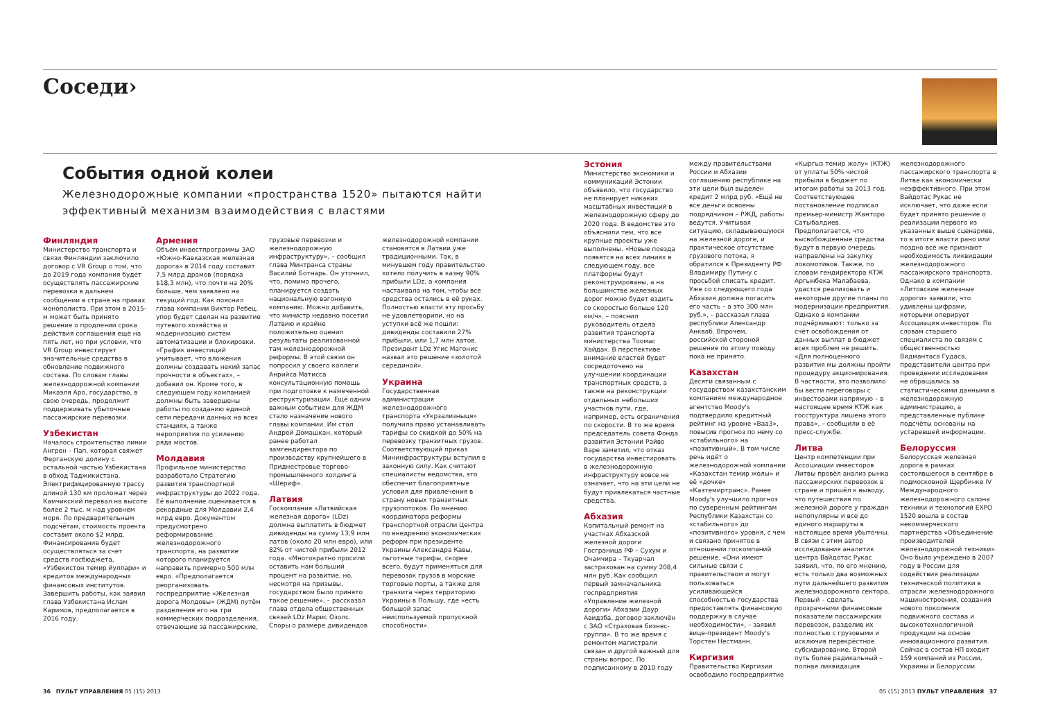Соседи›
События одной колеи
Железнодорожные компании «пространства 1520» пытаются найти эффективный механизм взаимодействия с властями
Финляндия
Министерство транспорта и связи Финляндии заключило договор с VR Group о том, что до 2019 года компания будет осуществлять пассажирские перевозки в дальнем сообщении в стране на правах монополиста. При этом в 2015-м может быть принято решение о продлении срока действия соглашения ещё на пять лет, но при условии, что VR Group инвестирует значительные средства в обновление подвижного состава. По словам главы железнодорожной компании Микаэля Аро, государство, в свою очередь, продолжит поддерживать убыточные пассажирские перевозки.
Узбекистан
Началось строительство линии Ангрен – Пап, которая свяжет Ферганскую долину с остальной частью Узбекистана в обход Таджикистана. Электрифицированную трассу длиной 130 км проложат через Камчикский перевал на высоте более 2 тыс. м над уровнем моря. По предварительным подсчётам, стоимость проекта составит около $2 млрд. Финансирование будет осуществляться за счет средств госбюджета, «Узбекистон темир йуллари» и кредитов международных финансовых институтов. Завершить работы, как заявил глава Узбекистана Ислам Каримов, предполагается в 2016 году.
Армения
Объём инвестпрограммы ЗАО «Южно-Кавказская железная дорога» в 2014 году составит 7,5 млрд драмов (порядка $18,3 млн), что почти на 20% больше, чем заявлено на текущий год. Как пояснил глава компании Виктор Ребец, упор будет сделан на развитие путевого хозяйства и модернизацию систем автоматизации и блокировки. «График инвестиций учитывает, что вложения должны создавать некий запас прочности в объектах», – добавил он. Кроме того, в следующем году компанией должны быть завершены работы по созданию единой сети передачи данных на всех станциях, а также мероприятия по усилению ряда мостов.
Молдавия
Профильное министерство разработало Стратегию развития транспортной инфраструктуры до 2022 года. Её выполнение оценивается в рекордные для Молдавии 2,4 млрд евро. Документом предусмотрено реформирование железнодорожного транспорта, на развитие которого планируется направить примерно 500 млн евро. «Предполагается реорганизовать госпредприятие «Железная дорога Молдовы» (ЖДМ) путём разделения его на три коммерческих подразделения, отвечающие за пассажирские, грузовые перевозки и железнодорожную инфраструктуру», – сообщил глава Минтранса страны Василий Ботнарь. Он уточнил, что, помимо прочего, планируется создать национальную вагонную компанию. Можно добавить, что министр недавно посетил Латвию и крайне положительно оценил результаты реализованной там железнодорожной реформы. В этой связи он попросил у своего коллеги Анрийса Матисса консультационную помощь при подготовке к намеченной реструктуризации. Ещё одним важным событием для ЖДМ стало назначение нового главы компании. Им стал Андрей Домашкан, который ранее работал замгендиректора по производству крупнейшего в Приднестровье торгово-промышленного холдинга «Шериф».
Латвия
Госкомпания «Латвийская железная дорога» (LDz) должна выплатить в бюджет дивиденды на сумму 13,9 млн латов (около 20 млн евро), или 82% от чистой прибыли 2012 года. «Многократно просили оставить нам больший процент на развитие, но, несмотря на призывы, государством было принято такое решение», – рассказал глава отдела общественных связей LDz Марис Озолс. Споры о размере дивидендов железнодорожной компании становятся в Латвии уже традиционными. Так, в минувшем году правительство хотело получить в казну 90% прибыли LDz, а компания настаивала на том, чтобы все средства остались в её руках. Полностью власти эту просьбу не удовлетворили, но на уступки всё же пошли: дивиденды составили 27% прибыли, или 1,7 млн латов. Президент LDz Угис Магонис назвал это решение «золотой серединой».
Украина
Государственная администрация железнодорожного транспорта «Укрзализныця» получила право устанавливать тарифы со скидкой до 50% на перевозку транзитных грузов. Соответствующий приказ Мининфраструктуры вступил в законную силу. Как считают специалисты ведомства, это обеспечит благоприятные условия для привлечения в страну новых транзитных грузопотоков. По мнению координатора реформы транспортной отрасли Центра по внедрению экономических реформ при президенте Украины Александра Кавы, льготные тарифы, скорее всего, будут применяться для перевозок грузов в морские торговые порты, а также для транзита через территорию Украины в Польшу, где «есть большой запас неиспользуемой пропускной способности».
Эстония
Министерство экономики и коммуникаций Эстонии объявило, что государство не планирует никаких масштабных инвестиций в железнодорожную сферу до 2020 года. В ведомстве это объяснили тем, что все крупные проекты уже выполнены. «Новые поезда появятся на всех линиях в следующем году, все платформы будут реконструированы, а на большинстве железных дорог можно будет ездить со скоростью больше 120 км/ч», – пояснил руководитель отдела развития транспорта министерства Тоомас Хайдак. В перспективе внимание властей будет сосредоточено на улучшении координации транспортных средств, а также на реконструкции отдельных небольших участков пути, где, например, есть ограничения по скорости. В то же время председатель совета Фонда развития Эстонии Райво Варе заметил, что отказ государства инвестировать в железнодорожную инфраструктуру вовсе не означает, что на эти цели не будут привлекаться частные средства.
Абхазия
Капитальный ремонт на участках Абхазской железной дороги Госграница РФ – Сухум и Очамчира – Ткуарчал застрахован на сумму 208,4 млн руб. Как сообщил первый замначальника госпредприятия «Управление железной дороги» Абхазии Даур Авидзба, договор заключён с ЗАО «Страховая бизнес-группа». В то же время с ремонтом магистрали связан и другой важный для страны вопрос. По подписанному в 2010 году между правительствами России и Абхазии соглашению республике на эти цели был выделен кредит 2 млрд руб. «Ещё не все деньги освоены подрядчиком – РЖД, работы ведутся. Учитывая ситуацию, складывающуюся на железной дороге, и практическое отсутствие грузового потока, я обратился к Президенту РФ Владимиру Путину с просьбой списать кредит. Уже со следующего года Абхазия должна погасить его часть – а это 300 млн руб.», – рассказал глава республики Александр Анкваб. Впрочем, российской стороной решение по этому поводу пока не принято.
Казахстан
Десяти связанным с государством казахстанским компаниям международное агентство Moody's подтвердило кредитный рейтинг на уровне «Ваа3», повысив прогноз по нему со «стабильного» на «позитивный». В том числе речь идёт о железнодорожной компании «Казахстан темир жолы» и её «дочке» «Казтемиртранс». Ранее Moody's улучшило прогноз по суверенным рейтингам Республики Казахстан со «стабильного» до «позитивного» уровня, с чем и связано принятое в отношении госкомпаний решение. «Они имеют сильные связи с правительством и могут пользоваться усиливающейся способностью государства предоставлять финансовую поддержку в случае необходимости», – заявил вице-президент Moody's Торстен Нестманн.
Киргизия
Правительство Киргизии освободило госпредприятие «Кыргыз темир жолу» (КТЖ) от уплаты 50% чистой прибыли в бюджет по итогам работы за 2013 год. Соответствующее постановление подписал премьер-министр Жанторо Сатыбалдиев. Предполагается, что высвобожденные средства будут в первую очередь направлены на закупку локомотивов. Также, по словам гендиректора КТЖ Аргынбека Малабаева, удастся реализовать и некоторые другие планы по модернизации предприятия. Однако в компании подчёркивают: только за счёт освобождения от данных выплат в бюджет всех проблем не решить. «Для полноценного развития мы должны пройти процедуру акционирования. В частности, это позволило бы вести переговоры с инвесторами напрямую – в настоящее время КТЖ как госструктура лишена этого права», – сообщили в её пресс-службе.
Литва
Центр компетенции при Ассоциации инвесторов Литвы провёл анализ рынка пассажирских перевозок в стране и пришёл к выводу, что путешествия по железной дороге у граждан непопулярны и все до единого маршруты в настоящее время убыточны. В связи с этим автор исследования аналитик центра Вайдотас Рукас заявил, что, по его мнению, есть только два возможных пути дальнейшего развития железнодорожного сектора. Первый – сделать прозрачными финансовые показатели пассажирских перевозок, разделив их полностью с грузовыми и исключив перекрёстное субсидирование. Второй путь более радикальный – полная ликвидация железнодорожного пассажирского транспорта в Литве как экономически неэффективного. При этом Вайдотас Рукас не исключает, что даже если будет принято решение о реализации первого из указанных выше сценариев, то в итоге власти рано или поздно всё же признают необходимость ликвидации железнодорожного пассажирского транспорта. Однако в компании «Литовские железные дороги» заявили, что удивлены цифрами, которыми оперирует Ассоциация инвесторов. По словам старшего специалиста по связям с общественностью Видмантаса Гудаса, представители центра при проведении исследования не обращались за статистическими данными в железнодорожную администрацию, а представленные публике подсчёты основаны на устаревшей информации.
Белоруссия
Белорусская железная дорога в рамках состоявшегося в сентябре в подмосковной Щербинке IV Международного железнодорожного салона техники и технологий EXPO 1520 вошла в состав некоммерческого партнёрства «Объединение производителей железнодорожной техники». Оно было учреждено в 2007 году в России для содействия реализации технической политики в отрасли железнодорожного машиностроения, создания нового поколения подвижного состава и высокотехнологичной продукции на основе инновационного развития. Сейчас в состав НП входит 159 компаний из России, Украины и Белоруссии.
36 ПУЛЬТ УПРАВЛЕНИЯ 05 (15) 2013 05 (15) 2013 ПУЛЬТ УПРАВЛЕНИЯ 37